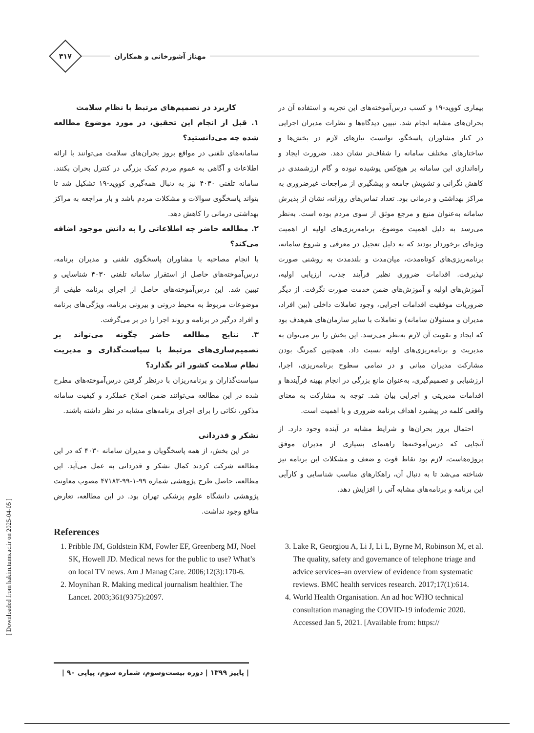۳۱۷
مهناز آشورخانی و همکاران
بیماری کووید-۱۹ و کسب درس‌آموخته‌های این تجربه و استفاده آن در بحران‌های مشابه انجام شد. تبیین دیدگاه‌ها و نظرات مدیران اجرایی در کنار مشاوران پاسخگو، توانست نیازهای لازم در بخش‌ها و ساختارهای مختلف سامانه را شفاف‌تر نشان دهد. ضرورت ایجاد و راه‌اندازی این سامانه بر هیچ‌کس پوشیده نبوده و گام ارزشمندی در کاهش نگرانی و تشویش جامعه و پیشگیری از مراجعات غیرضروری به مراکز بهداشتی و درمانی بود. تعداد تماس‌های روزانه، نشان از پذیرش سامانه به‌عنوان منبع و مرجع موثق از سوی مردم بوده است. به‌نظر می‌رسد به دلیل اهمیت موضوع، برنامه‌ریزی‌های اولیه از اهمیت ویژه‌ای برخوردار بودند که به دلیل تعجیل در معرفی و شروع سامانه، برنامه‌ریزی‌های کوتاه‌مدت، میان‌مدت و بلندمدت به روشنی صورت نپذیرفت. اقدامات ضروری نظیر فرآیند جذب، ارزیابی اولیه، آموزش‌های اولیه و آموزش‌های ضمن خدمت صورت نگرفت. از دیگر ضروریات موفقیت اقدامات اجرایی، وجود تعاملات داخلی (بین افراد، مدیران و مسئولان سامانه) و تعاملات با سایر سازمان‌های هم‌هدف بود که ایجاد و تقویت آن لازم به‌نظر می‌رسد. این بخش را نیز می‌توان به مدیریت و برنامه‌ریزی‌های اولیه نسبت داد. همچنین کمرنگ بودن مشارکت مدیران میانی و در تمامی سطوح برنامه‌ریزی، اجرا، ارزشیابی و تصمیم‌گیری، به‌عنوان مانع بزرگی در انجام بهینه فرآیندها و اقدامات مدیریتی و اجرایی بیان شد. توجه به مشارکت به معنای واقعی کلمه در پیشبرد اهداف برنامه ضروری و با اهمیت است.
احتمال بروز بحران‌ها و شرایط مشابه در آینده وجود دارد. از آنجایی که درس‌آموخته‌ها راهنمای بسیاری از مدیران موفق پروژه‌هاست، لازم بود نقاط قوت و ضعف و مشکلات این برنامه نیز شناخته می‌شد تا به دنبال آن، راهکارهای مناسب شناسایی و کارآیی این برنامه و برنامه‌های مشابه آتی را افزایش دهد.
کاربرد در تصمیم‌های مرتبط با نظام سلامت
۱. قبل از انجام این تحقیق، در مورد موضوع مطالعه شده چه می‌دانستید؟
سامانه‌های تلفنی در مواقع بروز بحران‌های سلامت می‌توانند با ارائه اطلاعات و آگاهی به عموم مردم کمک بزرگی در کنترل بحران بکنند. سامانه تلفنی ۴۰۳۰ نیز به دنبال همه‌گیری کووید-۱۹ تشکیل شد تا بتواند پاسخگوی سوالات و مشکلات مردم باشد و بار مراجعه به مراکز بهداشتی درمانی را کاهش دهد.
۲. مطالعه حاضر چه اطلاعاتی را به دانش موجود اضافه می‌کند؟
با انجام مصاحبه با مشاوران پاسخگوی تلفنی و مدیران برنامه، درس‌آموخته‌های حاصل از استقرار سامانه تلفنی ۴۰۳۰ شناسایی و تبیین شد. این درس‌آموخته‌های حاصل از اجرای برنامه طیفی از موضوعات مربوط به محیط درونی و بیرونی برنامه، ویژگی‌های برنامه و افراد درگیر در برنامه و روند اجرا را در بر می‌گرفت.
۳. نتایج مطالعه حاضر چگونه می‌تواند بر تصمیم‌سازی‌های مرتبط با سیاست‌گذاری و مدیریت نظام سلامت کشور اثر بگذارد؟
سیاست‌گذاران و برنامه‌ریزان با درنظر گرفتن درس‌آموخته‌های مطرح شده در این مطالعه می‌توانند ضمن اصلاح عملکرد و کیفیت سامانه مذکور، نکاتی را برای اجرای برنامه‌های مشابه در نظر داشته باشند.
تشکر و قدردانی
در این بخش، از همه پاسخگویان و مدیران سامانه ۴۰۳۰ که در این مطالعه شرکت کردند کمال تشکر و قدردانی به عمل می‌آید. این مطالعه، حاصل طرح پژوهشی شماره ۹۹-۱-۹۹-۴۷۱۸۳ مصوب معاونت پژوهشی دانشگاه علوم پزشکی تهران بود. در این مطالعه، تعارض منافع وجود نداشت.
References
1. Pribble JM, Goldstein KM, Fowler EF, Greenberg MJ, Noel SK, Howell JD. Medical news for the public to use? What’s on local TV news. Am J Manag Care. 2006;12(3):170-6.
2. Moynihan R. Making medical journalism healthier. The Lancet. 2003;361(9375):2097.
3. Lake R, Georgiou A, Li J, Li L, Byrne M, Robinson M, et al. The quality, safety and governance of telephone triage and advice services–an overview of evidence from systematic reviews. BMC health services research. 2017;17(1):614.
4. World Health Organisation. An ad hoc WHO technical consultation managing the COVID-19 infodemic 2020. Accessed Jan 5, 2021. [Available from: https://
[ Downloaded from hakim.tums.ac.ir on 2025-04-05 ]
| پاییز ۱۳۹۹ | دوره بیست‌وسوم، شماره سوم، پیاپی ۹۰ |